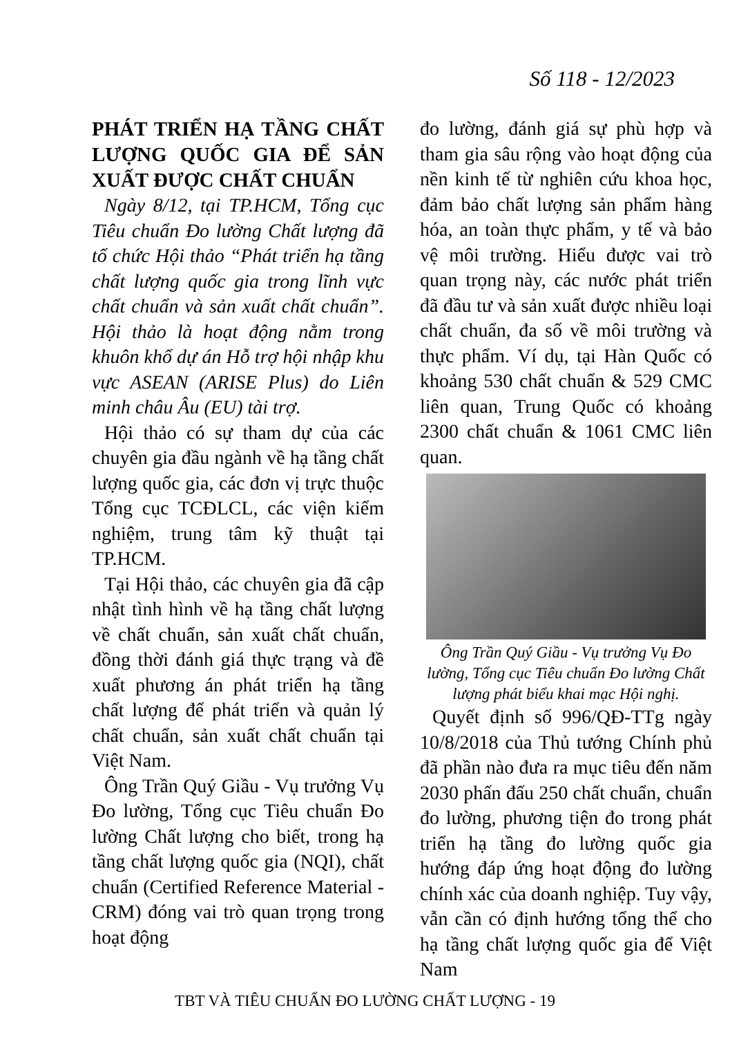Số 118 - 12/2023
PHÁT TRIỂN HẠ TẦNG CHẤT LƯỢNG QUỐC GIA ĐỂ SẢN XUẤT ĐƯỢC CHẤT CHUẨN
Ngày 8/12, tại TP.HCM, Tổng cục Tiêu chuẩn Đo lường Chất lượng đã tổ chức Hội thảo “Phát triển hạ tầng chất lượng quốc gia trong lĩnh vực chất chuẩn và sản xuất chất chuẩn”. Hội thảo là hoạt động nằm trong khuôn khổ dự án Hỗ trợ hội nhập khu vực ASEAN (ARISE Plus) do Liên minh châu Âu (EU) tài trợ.
Hội thảo có sự tham dự của các chuyên gia đầu ngành về hạ tầng chất lượng quốc gia, các đơn vị trực thuộc Tổng cục TCĐLCL, các viện kiểm nghiệm, trung tâm kỹ thuật tại TP.HCM.
Tại Hội thảo, các chuyên gia đã cập nhật tình hình về hạ tầng chất lượng về chất chuẩn, sản xuất chất chuẩn, đồng thời đánh giá thực trạng và đề xuất phương án phát triển hạ tầng chất lượng để phát triển và quản lý chất chuẩn, sản xuất chất chuẩn tại Việt Nam.
Ông Trần Quý Giầu - Vụ trưởng Vụ Đo lường, Tổng cục Tiêu chuẩn Đo lường Chất lượng cho biết, trong hạ tầng chất lượng quốc gia (NQI), chất chuẩn (Certified Reference Material - CRM) đóng vai trò quan trọng trong hoạt động
đo lường, đánh giá sự phù hợp và tham gia sâu rộng vào hoạt động của nền kinh tế từ nghiên cứu khoa học, đảm bảo chất lượng sản phẩm hàng hóa, an toàn thực phẩm, y tế và bảo vệ môi trường. Hiểu được vai trò quan trọng này, các nước phát triển đã đầu tư và sản xuất được nhiều loại chất chuẩn, đa số về môi trường và thực phẩm. Ví dụ, tại Hàn Quốc có khoảng 530 chất chuẩn & 529 CMC liên quan, Trung Quốc có khoảng 2300 chất chuẩn & 1061 CMC liên quan.
Ông Trần Quý Giầu - Vụ trưởng Vụ Đo lường, Tổng cục Tiêu chuẩn Đo lường Chất lượng phát biểu khai mạc Hội nghị.
Quyết định số 996/QĐ-TTg ngày 10/8/2018 của Thủ tướng Chính phủ đã phần nào đưa ra mục tiêu đến năm 2030 phấn đấu 250 chất chuẩn, chuẩn đo lường, phương tiện đo trong phát triển hạ tầng đo lường quốc gia hướng đáp ứng hoạt động đo lường chính xác của doanh nghiệp. Tuy vậy, vẫn cần có định hướng tổng thể cho hạ tầng chất lượng quốc gia để Việt Nam
TBT VÀ TIÊU CHUẨN ĐO LƯỜNG CHẤT LƯỢNG - 19